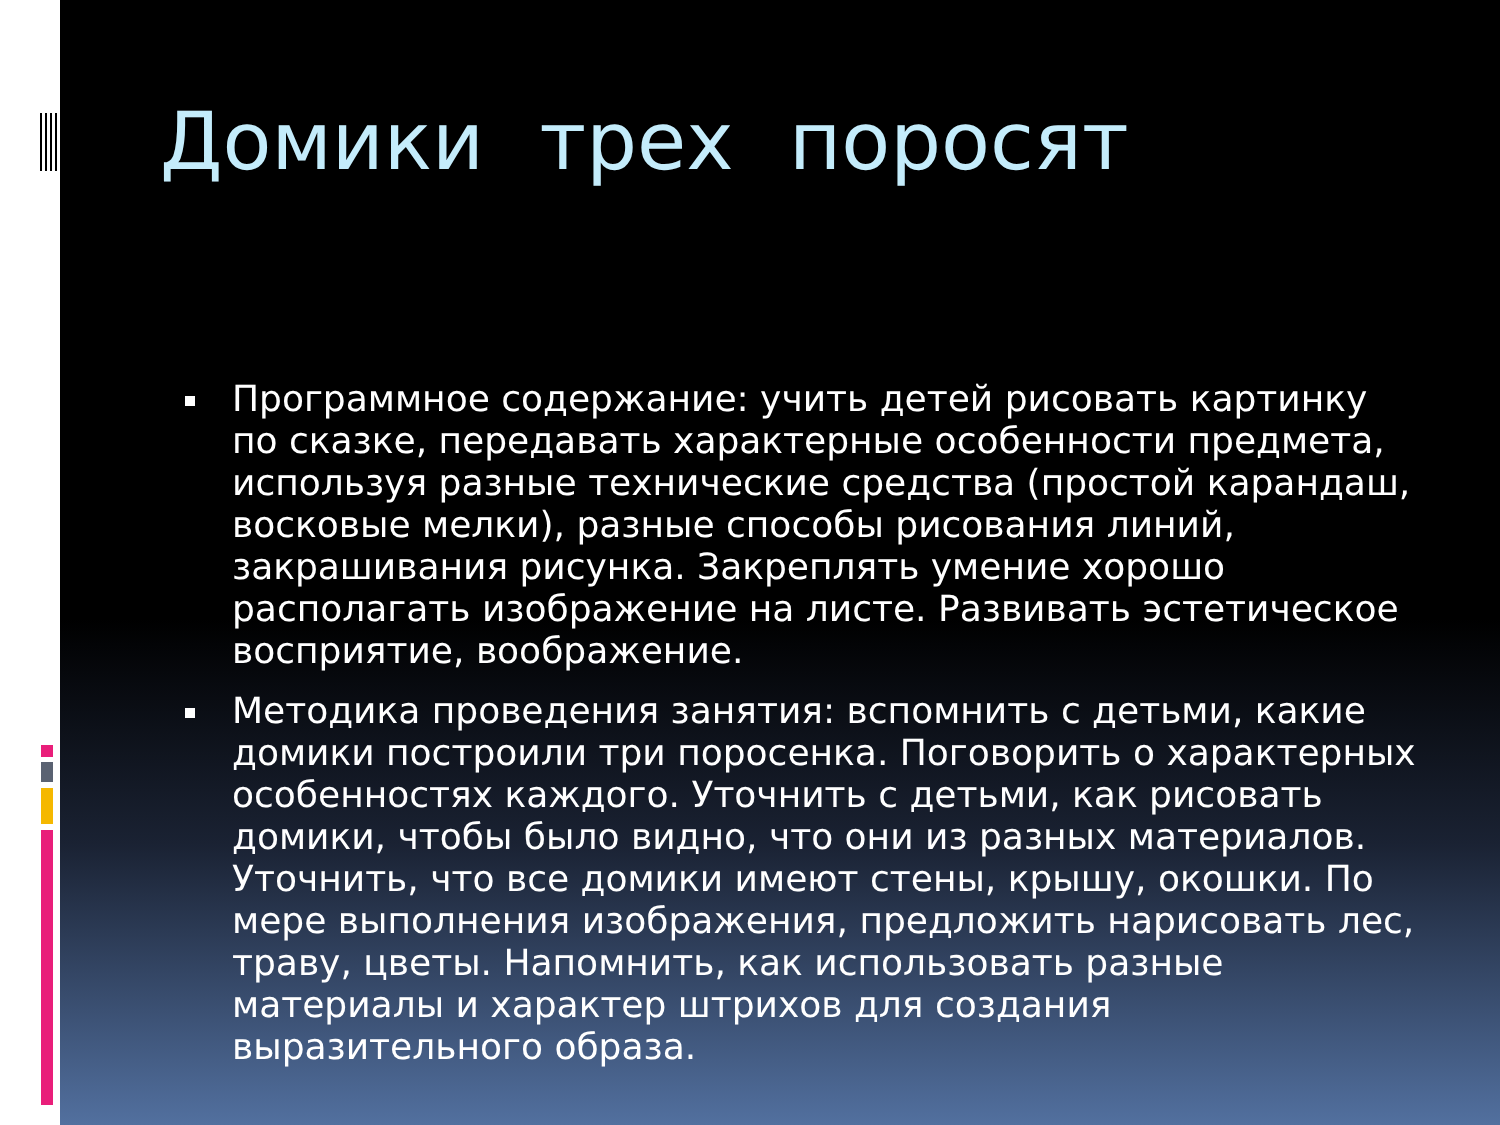Домики трех поросят
Программное содержание: учить детей рисовать картинку по сказке, передавать характерные особенности предмета, используя разные технические средства (простой карандаш, восковые мелки), разные способы рисования линий, закрашивания рисунка. Закреплять умение хорошо располагать изображение на листе. Развивать эстетическое восприятие, воображение.
Методика проведения занятия: вспомнить с детьми, какие домики построили три поросенка. Поговорить о характерных особенностях каждого. Уточнить с детьми, как рисовать домики, чтобы было видно, что они из разных материалов. Уточнить, что все домики имеют стены, крышу, окошки. По мере выполнения изображения, предложить нарисовать лес, траву, цветы. Напомнить, как использовать разные материалы и характер штрихов для создания выразительного образа.